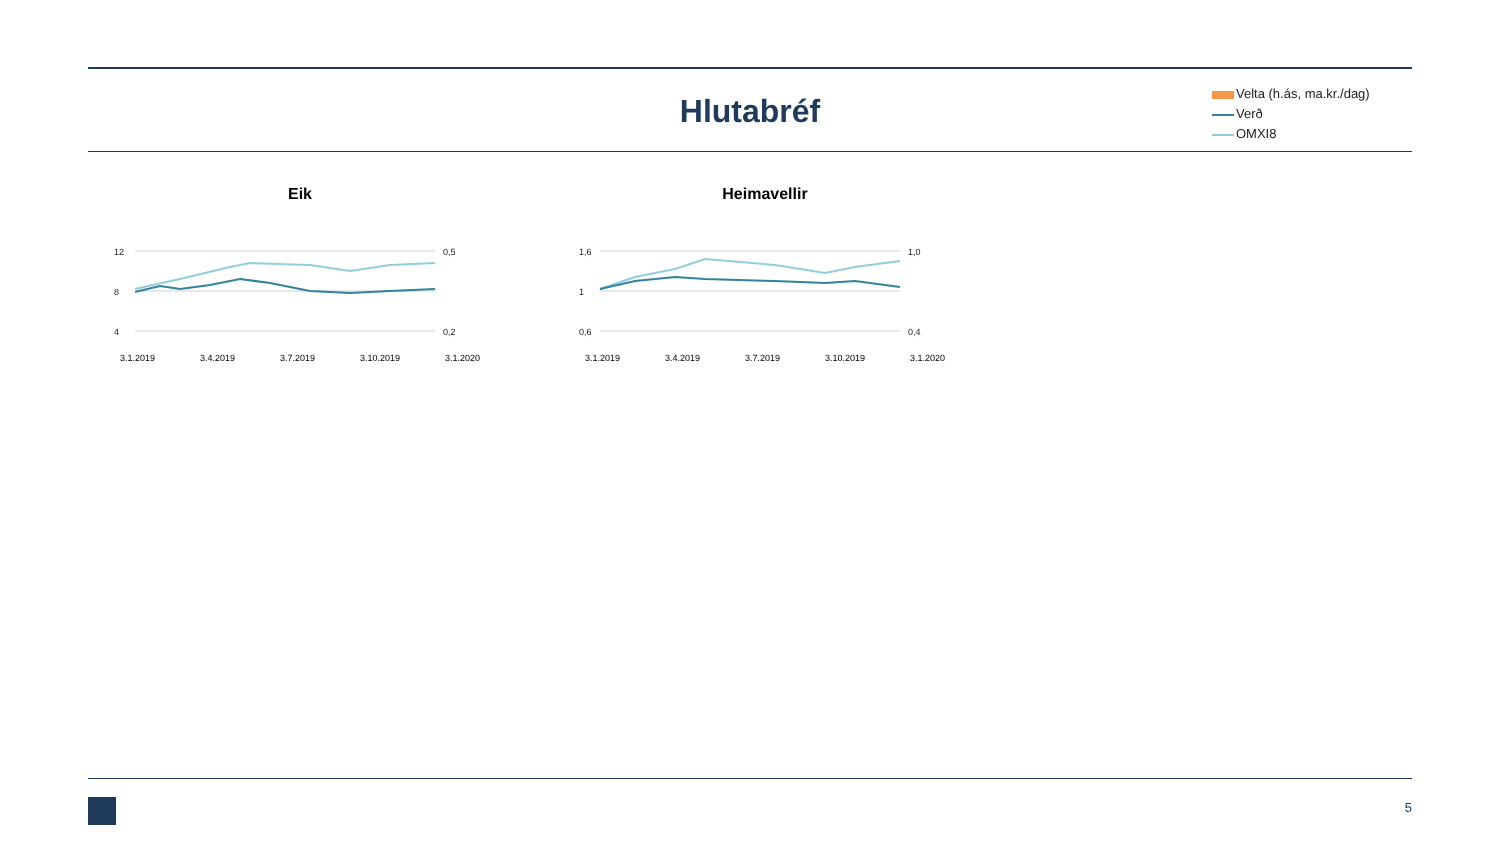Hlutabréf
Velta (h.ás, ma.kr./dag)
Verð
OMXI8
Eik
12
8
4
0,5
0,2
3.1.2019 3.4.2019 3.7.2019 3.10.2019 3.1.2020
Heimavellir
1,6
1
0,6
1,0
0,4
3.1.2019 3.4.2019 3.7.2019 3.10.2019 3.1.2020
5